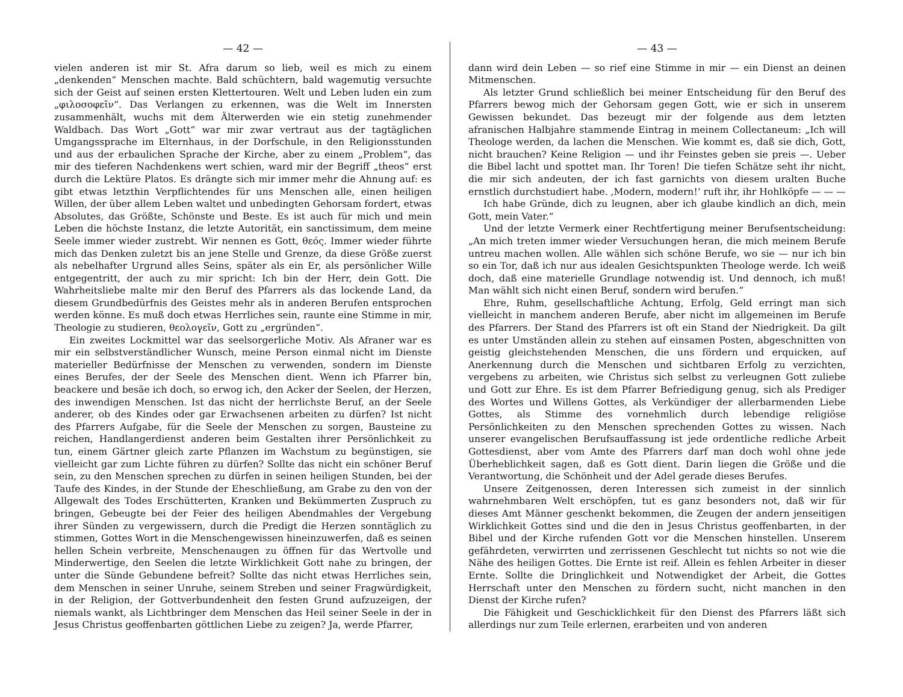— 42 —
vielen anderen ist mir St. Afra darum so lieb, weil es mich zu einem „denkenden“ Menschen machte. Bald schüchtern, bald wagemutig versuchte sich der Geist auf seinen ersten Klettertouren. Welt und Leben luden ein zum „φιλοσοφεῖν“. Das Verlangen zu erkennen, was die Welt im Innersten zusammenhält, wuchs mit dem Älterwerden wie ein stetig zunehmender Waldbach. Das Wort „Gott“ war mir zwar vertraut aus der tagtäglichen Umgangssprache im Elternhaus, in der Dorfschule, in den Religionsstunden und aus der erbaulichen Sprache der Kirche, aber zu einem „Problem“, das mir des tieferen Nachdenkens wert schien, ward mir der Begriff „theos“ erst durch die Lektüre Platos. Es drängte sich mir immer mehr die Ahnung auf: es gibt etwas letzthin Verpflichtendes für uns Menschen alle, einen heiligen Willen, der über allem Leben waltet und unbedingten Gehorsam fordert, etwas Absolutes, das Größte, Schönste und Beste. Es ist auch für mich und mein Leben die höchste Instanz, die letzte Autorität, ein sanctissimum, dem meine Seele immer wieder zustrebt. Wir nennen es Gott, θεός. Immer wieder führte mich das Denken zuletzt bis an jene Stelle und Grenze, da diese Größe zuerst als nebelhafter Urgrund alles Seins, später als ein Er, als persönlicher Wille entgegentritt, der auch zu mir spricht: Ich bin der Herr, dein Gott. Die Wahrheitsliebe malte mir den Beruf des Pfarrers als das lockende Land, da diesem Grundbedürfnis des Geistes mehr als in anderen Berufen entsprochen werden könne. Es muß doch etwas Herrliches sein, raunte eine Stimme in mir, Theologie zu studieren, θεολογεῖν, Gott zu „ergründen“.
Ein zweites Lockmittel war das seelsorgerliche Motiv. Als Afraner war es mir ein selbstverständlicher Wunsch, meine Person einmal nicht im Dienste materieller Bedürfnisse der Menschen zu verwenden, sondern im Dienste eines Berufes, der der Seele des Menschen dient. Wenn ich Pfarrer bin, beackere und besäe ich doch, so erwog ich, den Acker der Seelen, der Herzen, des inwendigen Menschen. Ist das nicht der herrlichste Beruf, an der Seele anderer, ob des Kindes oder gar Erwachsenen arbeiten zu dürfen? Ist nicht des Pfarrers Aufgabe, für die Seele der Menschen zu sorgen, Bausteine zu reichen, Handlangerdienst anderen beim Gestalten ihrer Persönlichkeit zu tun, einem Gärtner gleich zarte Pflanzen im Wachstum zu begünstigen, sie vielleicht gar zum Lichte führen zu dürfen? Sollte das nicht ein schöner Beruf sein, zu den Menschen sprechen zu dürfen in seinen heiligen Stunden, bei der Taufe des Kindes, in der Stunde der Eheschließung, am Grabe zu den von der Allgewalt des Todes Erschütterten, Kranken und Bekümmerten Zuspruch zu bringen, Gebeugte bei der Feier des heiligen Abendmahles der Vergebung ihrer Sünden zu vergewissern, durch die Predigt die Herzen sonntäglich zu stimmen, Gottes Wort in die Menschengewissen hineinzuwerfen, daß es seinen hellen Schein verbreite, Menschenaugen zu öffnen für das Wertvolle und Minderwertige, den Seelen die letzte Wirklichkeit Gott nahe zu bringen, der unter die Sünde Gebundene befreit? Sollte das nicht etwas Herrliches sein, dem Menschen in seiner Unruhe, seinem Streben und seiner Fragwürdigkeit, in der Religion, der Gottverbundenheit den festen Grund aufzuzeigen, der niemals wankt, als Lichtbringer dem Menschen das Heil seiner Seele in der in Jesus Christus geoffenbarten göttlichen Liebe zu zeigen? Ja, werde Pfarrer,
— 43 —
dann wird dein Leben — so rief eine Stimme in mir — ein Dienst an deinen Mitmenschen.
Als letzter Grund schließlich bei meiner Entscheidung für den Beruf des Pfarrers bewog mich der Gehorsam gegen Gott, wie er sich in unserem Gewissen bekundet. Das bezeugt mir der folgende aus dem letzten afranischen Halbjahre stammende Eintrag in meinem Collectaneum: „Ich will Theologe werden, da lachen die Menschen. Wie kommt es, daß sie dich, Gott, nicht brauchen? Keine Religion — und ihr Feinstes geben sie preis —. Ueber die Bibel lacht und spottet man. Ihr Toren! Die tiefen Schätze seht ihr nicht, die mir sich andeuten, der ich fast garnichts von diesem uralten Buche ernstlich durchstudiert habe. ‚Modern, modern!‘ ruft ihr, ihr Hohlköpfe — — —
Ich habe Gründe, dich zu leugnen, aber ich glaube kindlich an dich, mein Gott, mein Vater.“
Und der letzte Vermerk einer Rechtfertigung meiner Berufsentscheidung: „An mich treten immer wieder Versuchungen heran, die mich meinem Berufe untreu machen wollen. Alle wählen sich schöne Berufe, wo sie — nur ich bin so ein Tor, daß ich nur aus idealen Gesichtspunkten Theologe werde. Ich weiß doch, daß eine materielle Grundlage notwendig ist. Und dennoch, ich muß! Man wählt sich nicht einen Beruf, sondern wird berufen.“
Ehre, Ruhm, gesellschaftliche Achtung, Erfolg, Geld erringt man sich vielleicht in manchem anderen Berufe, aber nicht im allgemeinen im Berufe des Pfarrers. Der Stand des Pfarrers ist oft ein Stand der Niedrigkeit. Da gilt es unter Umständen allein zu stehen auf einsamen Posten, abgeschnitten von geistig gleichstehenden Menschen, die uns fördern und erquicken, auf Anerkennung durch die Menschen und sichtbaren Erfolg zu verzichten, vergebens zu arbeiten, wie Christus sich selbst zu verleugnen Gott zuliebe und Gott zur Ehre. Es ist dem Pfarrer Befriedigung genug, sich als Prediger des Wortes und Willens Gottes, als Verkündiger der allerbarmenden Liebe Gottes, als Stimme des vornehmlich durch lebendige religiöse Persönlichkeiten zu den Menschen sprechenden Gottes zu wissen. Nach unserer evangelischen Berufsauffassung ist jede ordentliche redliche Arbeit Gottesdienst, aber vom Amte des Pfarrers darf man doch wohl ohne jede Überheblichkeit sagen, daß es Gott dient. Darin liegen die Größe und die Verantwortung, die Schönheit und der Adel gerade dieses Berufes.
Unsere Zeitgenossen, deren Interessen sich zumeist in der sinnlich wahrnehmbaren Welt erschöpfen, tut es ganz besonders not, daß wir für dieses Amt Männer geschenkt bekommen, die Zeugen der andern jenseitigen Wirklichkeit Gottes sind und die den in Jesus Christus geoffenbarten, in der Bibel und der Kirche rufenden Gott vor die Menschen hinstellen. Unserem gefährdeten, verwirrten und zerrissenen Geschlecht tut nichts so not wie die Nähe des heiligen Gottes. Die Ernte ist reif. Allein es fehlen Arbeiter in dieser Ernte. Sollte die Dringlichkeit und Notwendigket der Arbeit, die Gottes Herrschaft unter den Menschen zu fördern sucht, nicht manchen in den Dienst der Kirche rufen?
Die Fähigkeit und Geschicklichkeit für den Dienst des Pfarrers läßt sich allerdings nur zum Teile erlernen, erarbeiten und von anderen